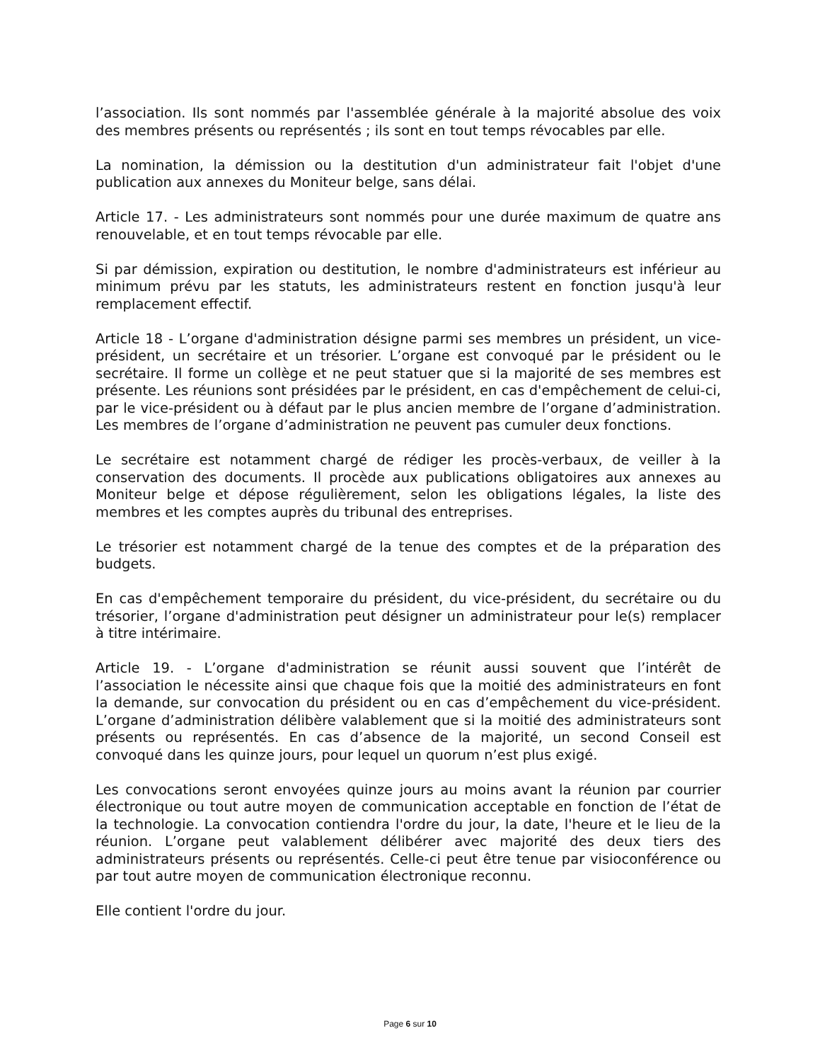l’association. Ils sont nommés par l'assemblée générale à la majorité absolue des voix des membres présents ou représentés ; ils sont en tout temps révocables par elle.
La nomination, la démission ou la destitution d'un administrateur fait l'objet d'une publication aux annexes du Moniteur belge, sans délai.
Article 17. - Les administrateurs sont nommés pour une durée maximum de quatre ans renouvelable, et en tout temps révocable par elle.
Si par démission, expiration ou destitution, le nombre d'administrateurs est inférieur au minimum prévu par les statuts, les administrateurs restent en fonction jusqu'à leur remplacement effectif.
Article 18 - L’organe d'administration désigne parmi ses membres un président, un vice-président, un secrétaire et un trésorier. L’organe est convoqué par le président ou le secrétaire. Il forme un collège et ne peut statuer que si la majorité de ses membres est présente. Les réunions sont présidées par le président, en cas d'empêchement de celui-ci, par le vice-président ou à défaut par le plus ancien membre de l’organe d’administration. Les membres de l’organe d’administration ne peuvent pas cumuler deux fonctions.
Le secrétaire est notamment chargé de rédiger les procès-verbaux, de veiller à la conservation des documents. Il procède aux publications obligatoires aux annexes au Moniteur belge et dépose régulièrement, selon les obligations légales, la liste des membres et les comptes auprès du tribunal des entreprises.
Le trésorier est notamment chargé de la tenue des comptes et de la préparation des budgets.
En cas d'empêchement temporaire du président, du vice-président, du secrétaire ou du trésorier, l’organe d'administration peut désigner un administrateur pour le(s) remplacer à titre intérimaire.
Article 19. - L’organe d'administration se réunit aussi souvent que l’intérêt de l’association le nécessite ainsi que chaque fois que la moitié des administrateurs en font la demande, sur convocation du président ou en cas d’empêchement du vice-président. L’organe d’administration délibère valablement que si la moitié des administrateurs sont présents ou représentés. En cas d’absence de la majorité, un second Conseil est convoqué dans les quinze jours, pour lequel un quorum n’est plus exigé.
Les convocations seront envoyées quinze jours au moins avant la réunion par courrier électronique ou tout autre moyen de communication acceptable en fonction de l’état de la technologie. La convocation contiendra l'ordre du jour, la date, l'heure et le lieu de la réunion. L’organe peut valablement délibérer avec majorité des deux tiers des administrateurs présents ou représentés. Celle-ci peut être tenue par visioconférence ou par tout autre moyen de communication électronique reconnu.
Elle contient l'ordre du jour.
Page 6 sur 10